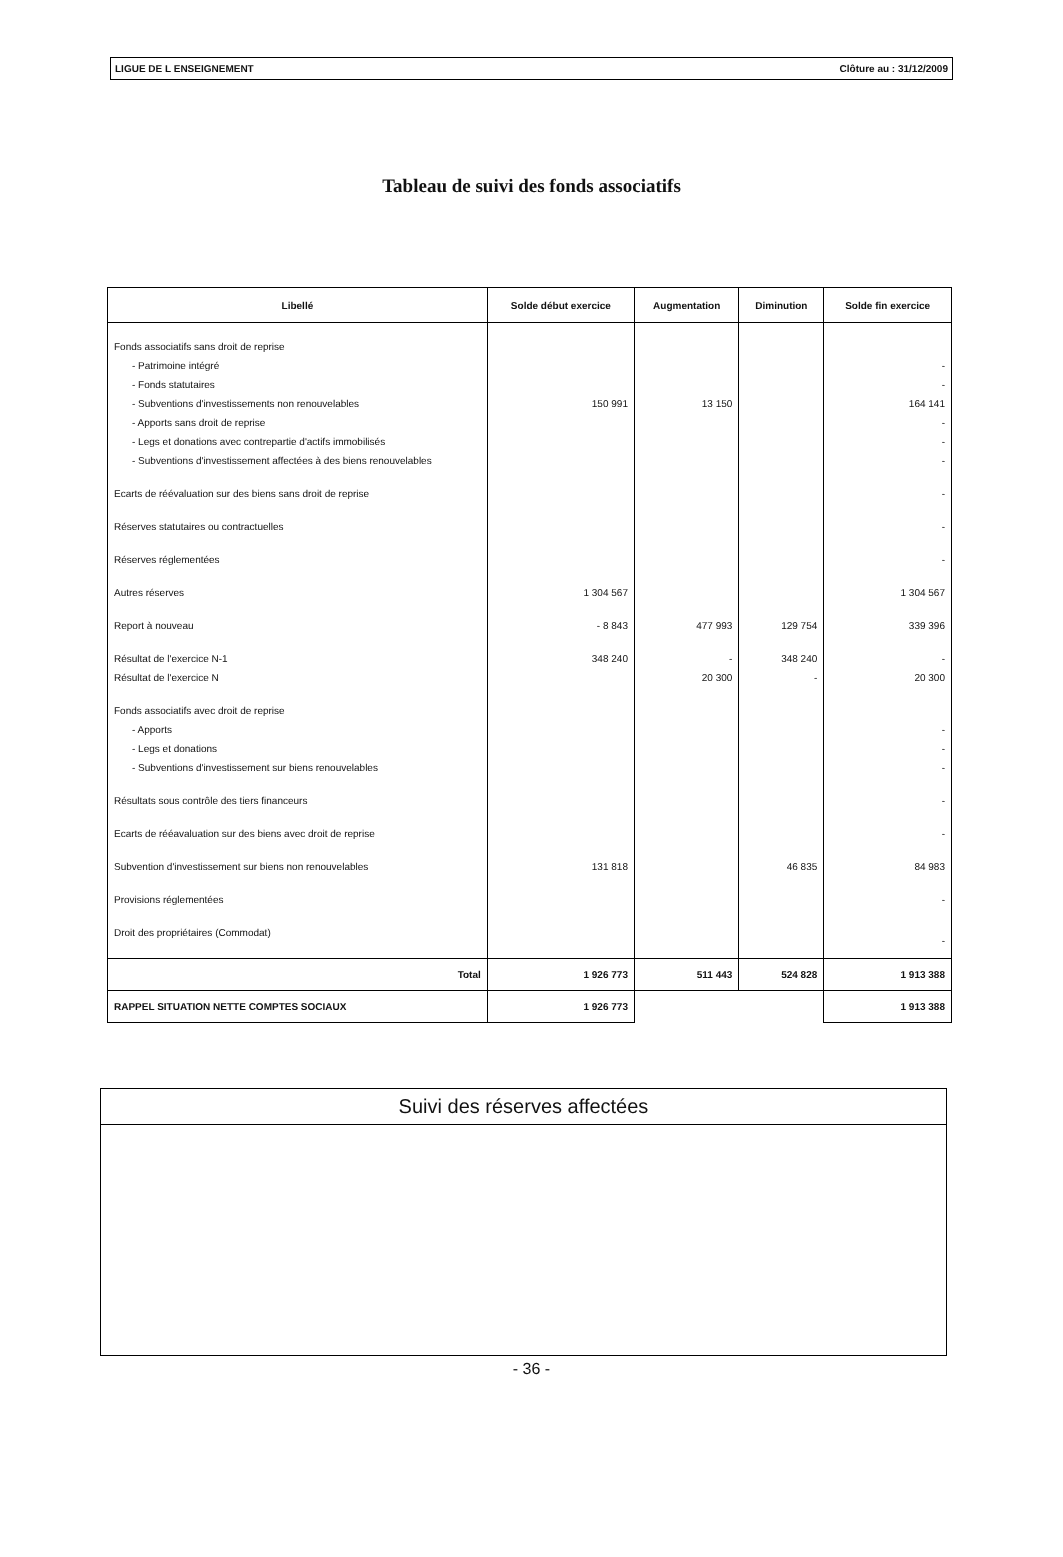LIGUE DE L ENSEIGNEMENT Clôture au : 31/12/2009
Tableau de suivi des fonds associatifs
| Libellé | Solde début exercice | Augmentation | Diminution | Solde fin exercice |
| --- | --- | --- | --- | --- |
| Fonds associatifs sans droit de reprise | | | | |
| - Patrimoine intégré | | | | - |
| - Fonds statutaires | | | | - |
| - Subventions d'investissements non renouvelables | 150 991 | 13 150 | | 164 141 |
| - Apports sans droit de reprise | | | | - |
| - Legs et donations avec contrepartie d'actifs immobilisés | | | | - |
| - Subventions d'investissement affectées à des biens renouvelables | | | | - |
| Ecarts de réévaluation sur des biens sans droit de reprise | | | | - |
| Réserves statutaires ou contractuelles | | | | - |
| Réserves réglementées | | | | - |
| Autres réserves | 1 304 567 | | | 1 304 567 |
| Report à nouveau | - 8 843 | 477 993 | 129 754 | 339 396 |
| Résultat de l'exercice N-1 | 348 240 | - | 348 240 | - |
| Résultat de l'exercice N | | 20 300 | - | 20 300 |
| Fonds associatifs avec droit de reprise | | | | |
| - Apports | | | | - |
| - Legs et donations | | | | - |
| - Subventions d'investissement sur biens renouvelables | | | | - |
| Résultats sous contrôle des tiers financeurs | | | | - |
| Ecarts de rééavaluation sur des biens avec droit de reprise | | | | - |
| Subvention d'investissement sur biens non renouvelables | 131 818 | | 46 835 | 84 983 |
| Provisions réglementées | | | | - |
| Droit des propriétaires (Commodat) | | | | - |
| Total | 1 926 773 | 511 443 | 524 828 | 1 913 388 |
| RAPPEL SITUATION NETTE COMPTES SOCIAUX | 1 926 773 | | | 1 913 388 |
Suivi des réserves affectées
- 36 -